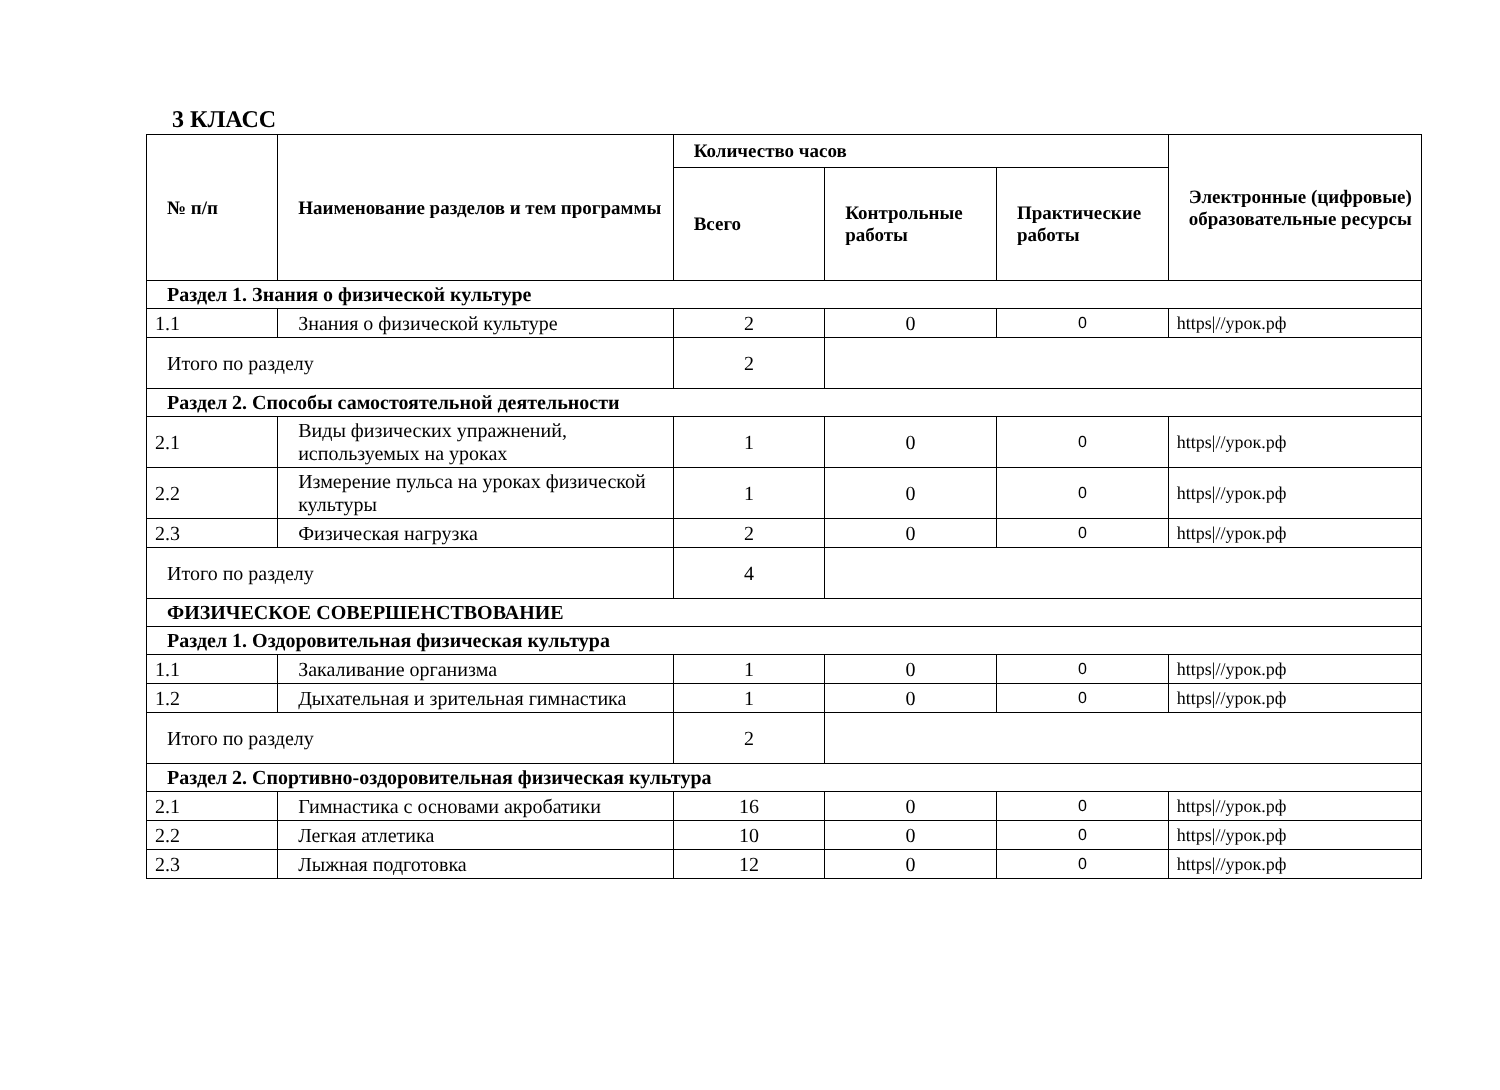3 КЛАСС
| № п/п | Наименование разделов и тем программы | Количество часов | | | Электронные (цифровые) образовательные ресурсы |
| --- | --- | --- | --- | --- | --- |
| | | Всего | Контрольные работы | Практические работы | |
| Раздел 1. Знания о физической культуре | | | | | |
| 1.1 | Знания о физической культуре | 2 | 0 | 0 | https///урок.рф |
| Итого по разделу | | 2 | | | |
| Раздел 2. Способы самостоятельной деятельности | | | | | |
| 2.1 | Виды физических упражнений, используемых на уроках | 1 | 0 | 0 | https///урок.рф |
| 2.2 | Измерение пульса на уроках физической культуры | 1 | 0 | 0 | https///урок.рф |
| 2.3 | Физическая нагрузка | 2 | 0 | 0 | https///урок.рф |
| Итого по разделу | | 4 | | | |
| ФИЗИЧЕСКОЕ СОВЕРШЕНСТВОВАНИЕ | | | | | |
| Раздел 1. Оздоровительная физическая культура | | | | | |
| 1.1 | Закаливание организма | 1 | 0 | 0 | https///урок.рф |
| 1.2 | Дыхательная и зрительная гимнастика | 1 | 0 | 0 | https///урок.рф |
| Итого по разделу | | 2 | | | |
| Раздел 2. Спортивно-оздоровительная физическая культура | | | | | |
| 2.1 | Гимнастика с основами акробатики | 16 | 0 | 0 | https///урок.рф |
| 2.2 | Легкая атлетика | 10 | 0 | 0 | https///урок.рф |
| 2.3 | Лыжная подготовка | 12 | 0 | 0 | https///урок.рф |